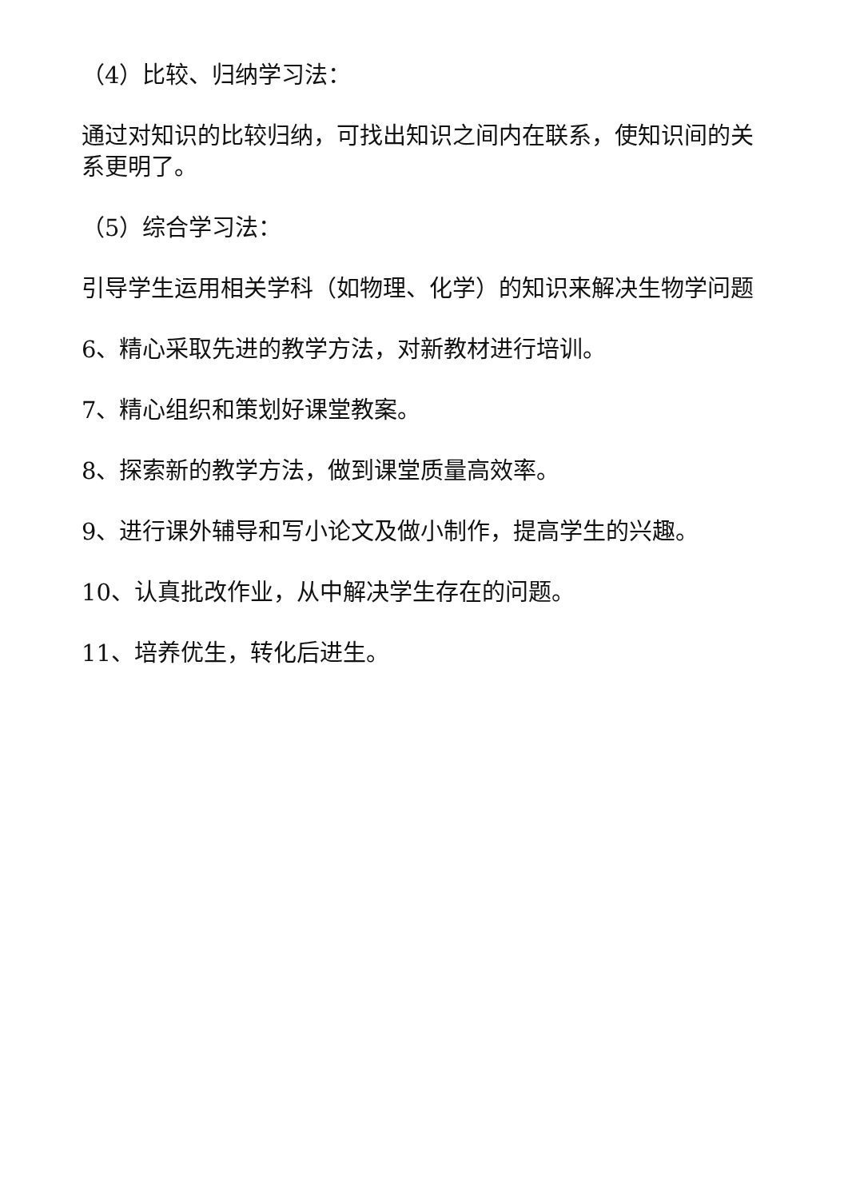（4）比较、归纳学习法：
通过对知识的比较归纳，可找出知识之间内在联系，使知识间的关系更明了。
（5）综合学习法：
引导学生运用相关学科（如物理、化学）的知识来解决生物学问题
6、精心采取先进的教学方法，对新教材进行培训。
7、精心组织和策划好课堂教案。
8、探索新的教学方法，做到课堂质量高效率。
9、进行课外辅导和写小论文及做小制作，提高学生的兴趣。
10、认真批改作业，从中解决学生存在的问题。
11、培养优生，转化后进生。